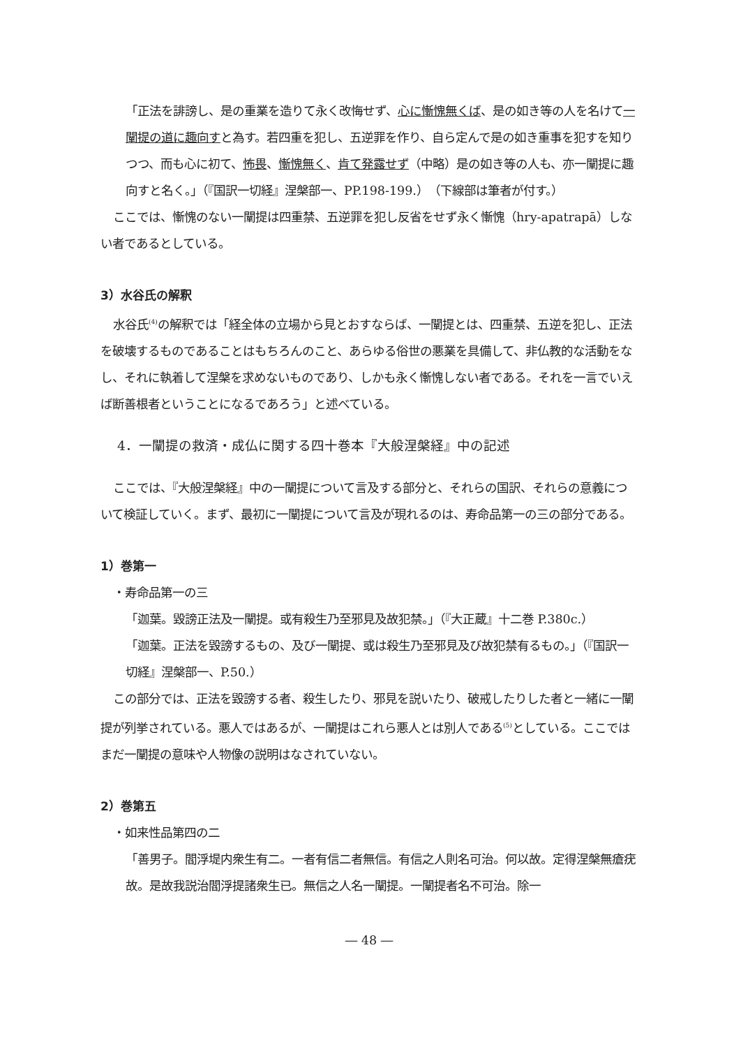「正法を誹謗し、是の重業を造りて永く改悔せず、心に慚愧無くば、是の如き等の人を名けて一闡提の道に趣向すと為す。若四重を犯し、五逆罪を作り、自ら定んで是の如き重事を犯すを知りつつ、而も心に初て、怖畏、慚愧無く、肯て発露せず（中略）是の如き等の人も、亦一闡提に趣向すと名く。」（『国訳一切経』涅槃部一、PP.198-199.）（下線部は筆者が付す。）
ここでは、慚愧のない一闡提は四重禁、五逆罪を犯し反省をせず永く慚愧（hry-apatrapā）しない者であるとしている。
3）水谷氏の解釈
水谷氏<sup>(4)</sup>の解釈では「経全体の立場から見とおすならば、一闡提とは、四重禁、五逆を犯し、正法を破壊するものであることはもちろんのこと、あらゆる俗世の悪業を具備して、非仏教的な活動をなし、それに執着して涅槃を求めないものであり、しかも永く慚愧しない者である。それを一言でいえば断善根者ということになるであろう」と述べている。
4．一闡提の救済・成仏に関する四十巻本『大般涅槃経』中の記述
ここでは、『大般涅槃経』中の一闡提について言及する部分と、それらの国訳、それらの意義について検証していく。まず、最初に一闡提について言及が現れるのは、寿命品第一の三の部分である。
1）巻第一
・寿命品第一の三
「迦葉。毀謗正法及一闡提。或有殺生乃至邪見及故犯禁。」（『大正蔵』十二巻 P.380c.）
「迦葉。正法を毀謗するもの、及び一闡提、或は殺生乃至邪見及び故犯禁有るもの。」（『国訳一切経』涅槃部一、P.50.）
この部分では、正法を毀謗する者、殺生したり、邪見を説いたり、破戒したりした者と一緒に一闡提が列挙されている。悪人ではあるが、一闡提はこれら悪人とは別人である<sup>(5)</sup>としている。ここではまだ一闡提の意味や人物像の説明はなされていない。
2）巻第五
・如来性品第四の二
「善男子。閻浮堤内衆生有二。一者有信二者無信。有信之人則名可治。何以故。定得涅槃無瘡疣故。是故我説治閻浮提諸衆生已。無信之人名一闡提。一闡提者名不可治。除一
― 48 ―